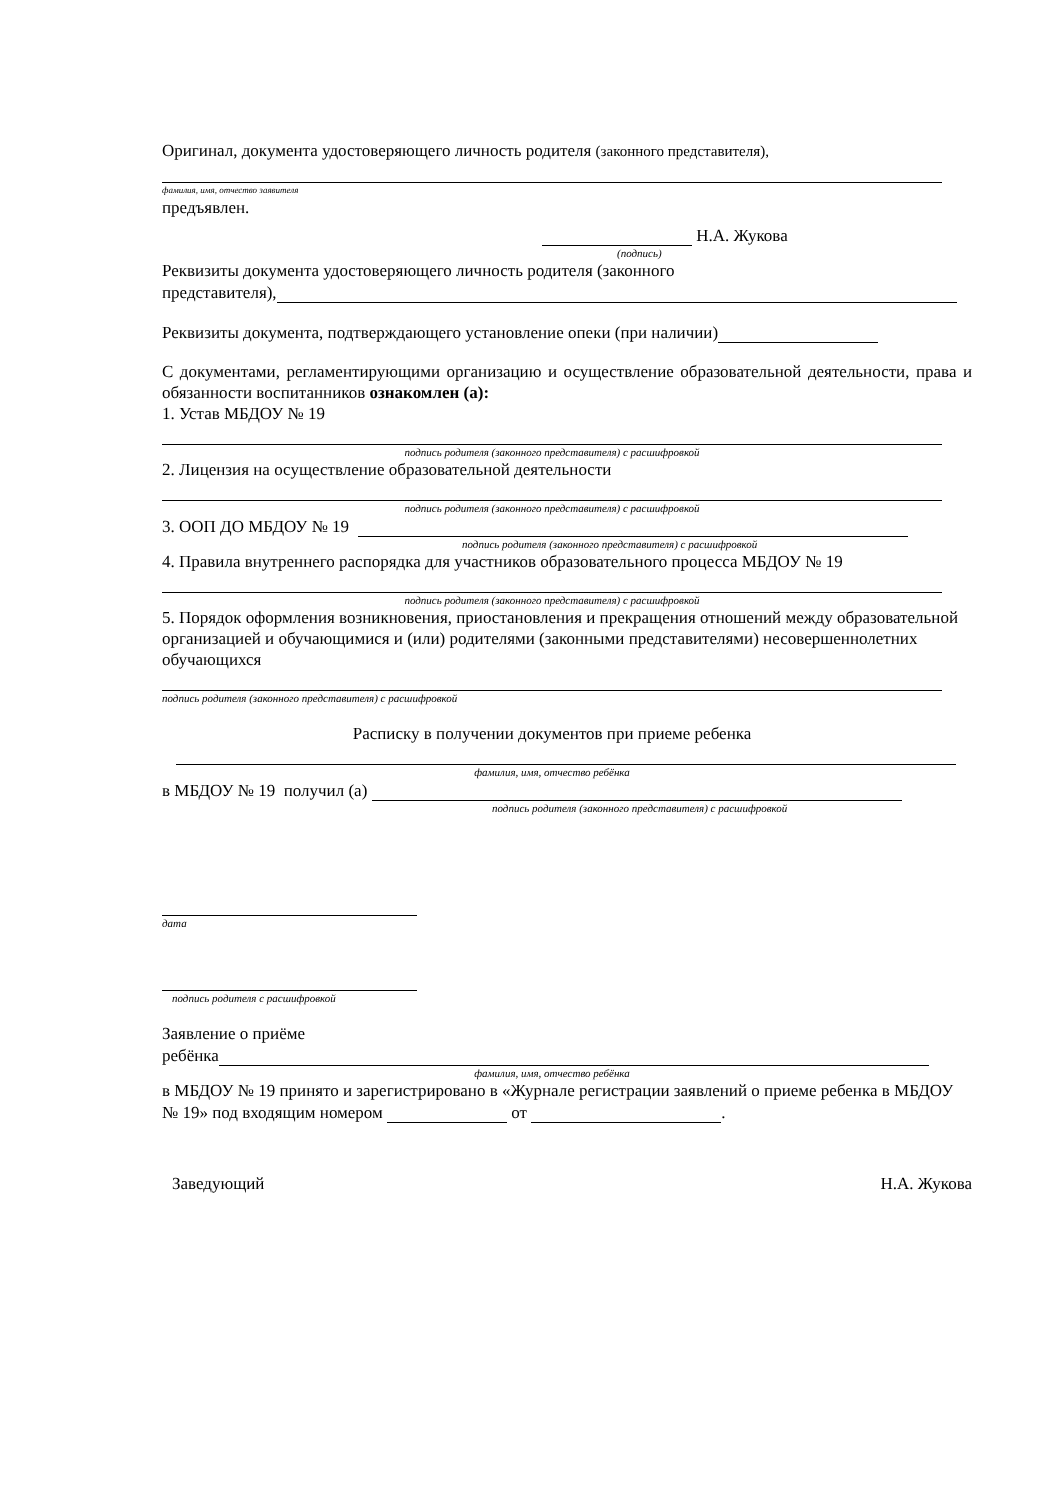Оригинал, документа удостоверяющего личность родителя (законного представителя),
фамилия, имя, отчество заявителя
предъявлен.
Н.А. Жукова
(подпись)
Реквизиты документа удостоверяющего личность родителя (законного
представителя),
Реквизиты документа, подтверждающего установление опеки (при наличии)
С документами, регламентирующими организацию и осуществление образовательной деятельности, права и обязанности воспитанников ознакомлен (а):
1. Устав МБДОУ № 19
подпись родителя (законного представителя) с расшифровкой
2. Лицензия на осуществление образовательной деятельности
подпись родителя (законного представителя) с расшифровкой
3. ООП ДО МБДОУ № 19
подпись родителя (законного представителя) с расшифровкой
4. Правила внутреннего распорядка для участников образовательного процесса МБДОУ № 19
подпись родителя (законного представителя) с расшифровкой
5. Порядок оформления возникновения, приостановления и прекращения отношений между образовательной организацией и обучающимися и (или) родителями (законными представителями) несовершеннолетних обучающихся
подпись родителя (законного представителя) с расшифровкой
Расписку в получении документов при приеме ребенка
фамилия, имя, отчество ребёнка
в МБДОУ № 19 получил (а)
подпись родителя (законного представителя) с расшифровкой
дата
подпись родителя с расшифровкой
Заявление о приёме
ребёнка
фамилия, имя, отчество ребёнка
в МБДОУ № 19 принято и зарегистрировано в «Журнале регистрации заявлений о приеме ребенка в МБДОУ № 19» под входящим номером от .
Заведующий Н.А. Жукова